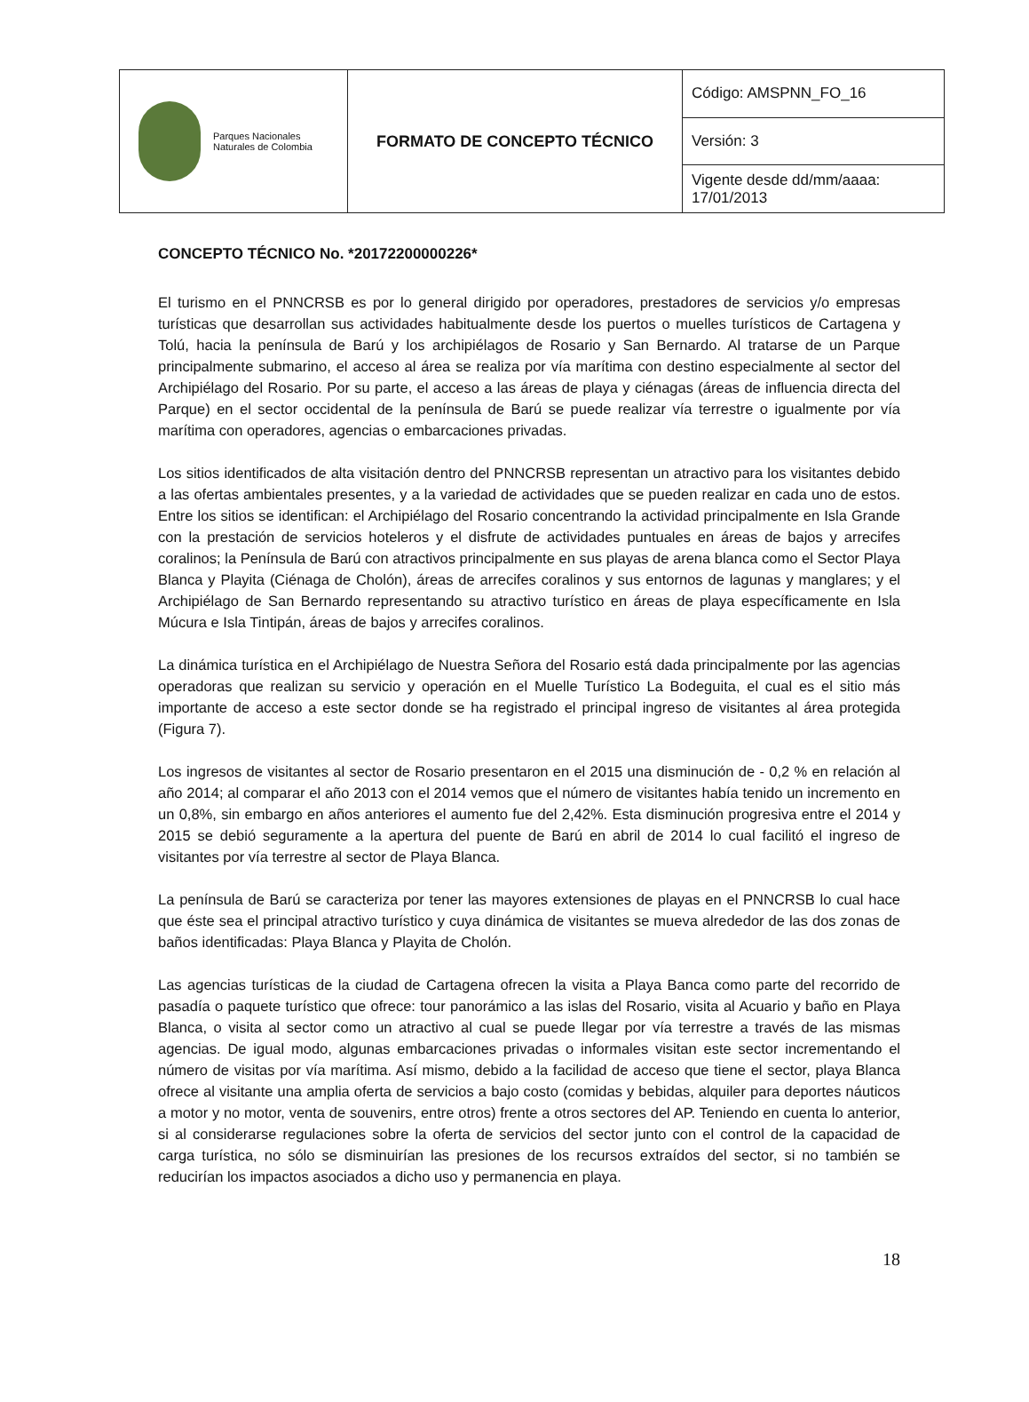| Parques Nacionales Naturales de Colombia | FORMATO DE CONCEPTO TÉCNICO | Código: AMSPNN_FO_16 |
| | | Versión: 3 |
| | | Vigente desde dd/mm/aaaa: 17/01/2013 |
CONCEPTO TÉCNICO No. *20172200000226*
El turismo en el PNNCRSB es por lo general dirigido por operadores, prestadores de servicios y/o empresas turísticas que desarrollan sus actividades habitualmente desde los puertos o muelles turísticos de Cartagena y Tolú, hacia la península de Barú y los archipiélagos de Rosario y San Bernardo. Al tratarse de un Parque principalmente submarino, el acceso al área se realiza por vía marítima con destino especialmente al sector del Archipiélago del Rosario. Por su parte, el acceso a las áreas de playa y ciénagas (áreas de influencia directa del Parque) en el sector occidental de la península de Barú se puede realizar vía terrestre o igualmente por vía marítima con operadores, agencias o embarcaciones privadas.
Los sitios identificados de alta visitación dentro del PNNCRSB representan un atractivo para los visitantes debido a las ofertas ambientales presentes, y a la variedad de actividades que se pueden realizar en cada uno de estos. Entre los sitios se identifican: el Archipiélago del Rosario concentrando la actividad principalmente en Isla Grande con la prestación de servicios hoteleros y el disfrute de actividades puntuales en áreas de bajos y arrecifes coralinos; la Península de Barú con atractivos principalmente en sus playas de arena blanca como el Sector Playa Blanca y Playita (Ciénaga de Cholón), áreas de arrecifes coralinos y sus entornos de lagunas y manglares; y el Archipiélago de San Bernardo representando su atractivo turístico en áreas de playa específicamente en Isla Múcura e Isla Tintipán, áreas de bajos y arrecifes coralinos.
La dinámica turística en el Archipiélago de Nuestra Señora del Rosario está dada principalmente por las agencias operadoras que realizan su servicio y operación en el Muelle Turístico La Bodeguita, el cual es el sitio más importante de acceso a este sector donde se ha registrado el principal ingreso de visitantes al área protegida (Figura 7).
Los ingresos de visitantes al sector de Rosario presentaron en el 2015 una disminución de - 0,2 % en relación al año 2014; al comparar el año 2013 con el 2014 vemos que el número de visitantes había tenido un incremento en un 0,8%, sin embargo en años anteriores el aumento fue del 2,42%. Esta disminución progresiva entre el 2014 y 2015 se debió seguramente a la apertura del puente de Barú en abril de 2014 lo cual facilitó el ingreso de visitantes por vía terrestre al sector de Playa Blanca.
La península de Barú se caracteriza por tener las mayores extensiones de playas en el PNNCRSB lo cual hace que éste sea el principal atractivo turístico y cuya dinámica de visitantes se mueva alrededor de las dos zonas de baños identificadas: Playa Blanca y Playita de Cholón.
Las agencias turísticas de la ciudad de Cartagena ofrecen la visita a Playa Banca como parte del recorrido de pasadía o paquete turístico que ofrece: tour panorámico a las islas del Rosario, visita al Acuario y baño en Playa Blanca, o visita al sector como un atractivo al cual se puede llegar por vía terrestre a través de las mismas agencias. De igual modo, algunas embarcaciones privadas o informales visitan este sector incrementando el número de visitas por vía marítima. Así mismo, debido a la facilidad de acceso que tiene el sector, playa Blanca ofrece al visitante una amplia oferta de servicios a bajo costo (comidas y bebidas, alquiler para deportes náuticos a motor y no motor, venta de souvenirs, entre otros) frente a otros sectores del AP. Teniendo en cuenta lo anterior, si al considerarse regulaciones sobre la oferta de servicios del sector junto con el control de la capacidad de carga turística, no sólo se disminuirían las presiones de los recursos extraídos del sector, si no también se reducirían los impactos asociados a dicho uso y permanencia en playa.
18